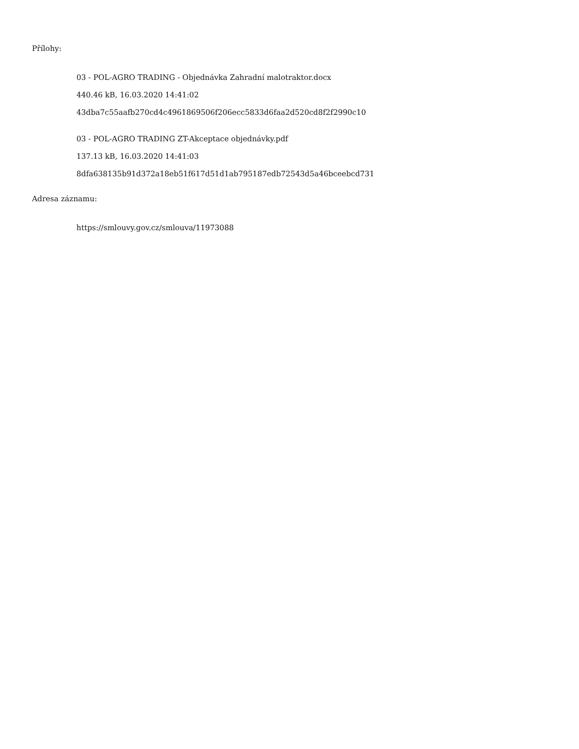Přílohy:
03 - POL-AGRO TRADING - Objednávka Zahradní malotraktor.docx
440.46 kB, 16.03.2020 14:41:02
43dba7c55aafb270cd4c4961869506f206ecc5833d6faa2d520cd8f2f2990c10
03 - POL-AGRO TRADING ZT-Akceptace objednávky.pdf
137.13 kB, 16.03.2020 14:41:03
8dfa638135b91d372a18eb51f617d51d1ab795187edb72543d5a46bceebcd731
Adresa záznamu:
https://smlouvy.gov.cz/smlouva/11973088